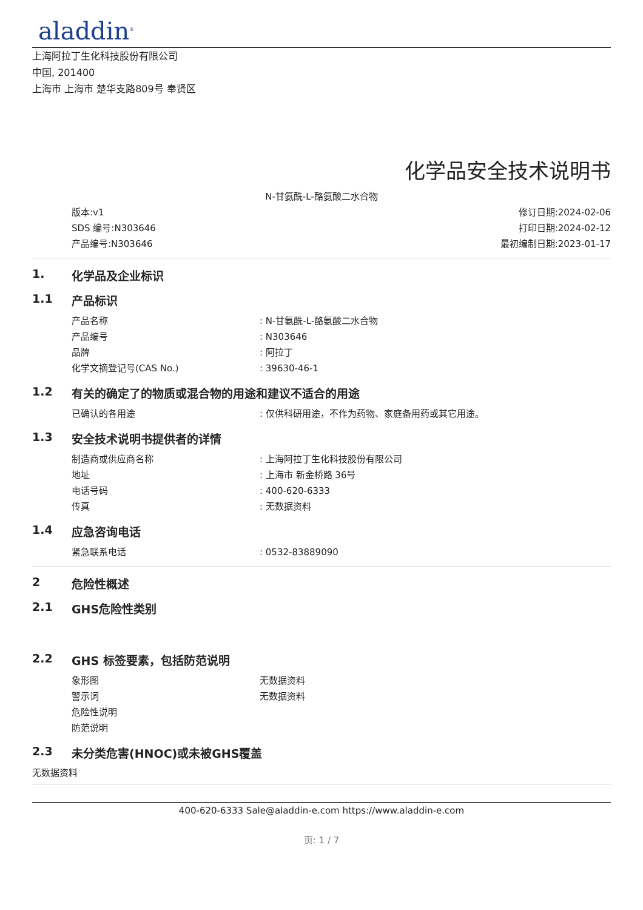aladdin<sup>®</sup>
上海阿拉丁生化科技股份有限公司
中国, 201400
上海市 上海市 楚华支路809号 奉贤区
化学品安全技术说明书
N-甘氨酰-L-酪氨酸二水合物
版本:v1
SDS 编号:N303646
产品编号:N303646
修订日期:2024-02-06
打印日期:2024-02-12
最初编制日期:2023-01-17
1. 化学品及企业标识
1.1 产品标识
产品名称: N-甘氨酰-L-酪氨酸二水合物
产品编号: N303646
品牌: 阿拉丁
化学文摘登记号(CAS No.): 39630-46-1
1.2 有关的确定了的物质或混合物的用途和建议不适合的用途
已确认的各用途: 仅供科研用途，不作为药物、家庭备用药或其它用途。
1.3 安全技术说明书提供者的详情
制造商或供应商名称: 上海阿拉丁生化科技股份有限公司
地址: 上海市 新金桥路 36号
电话号码: 400-620-6333
传真: 无数据资料
1.4 应急咨询电话
紧急联系电话: 0532-83889090
2 危险性概述
2.1 GHS危险性类别
2.2 GHS 标签要素，包括防范说明
象形图 无数据资料
警示词 无数据资料
危险性说明
防范说明
2.3 未分类危害(HNOC)或未被GHS覆盖
无数据资料
400-620-6333 Sale@aladdin-e.com https://www.aladdin-e.com
页: 1 / 7